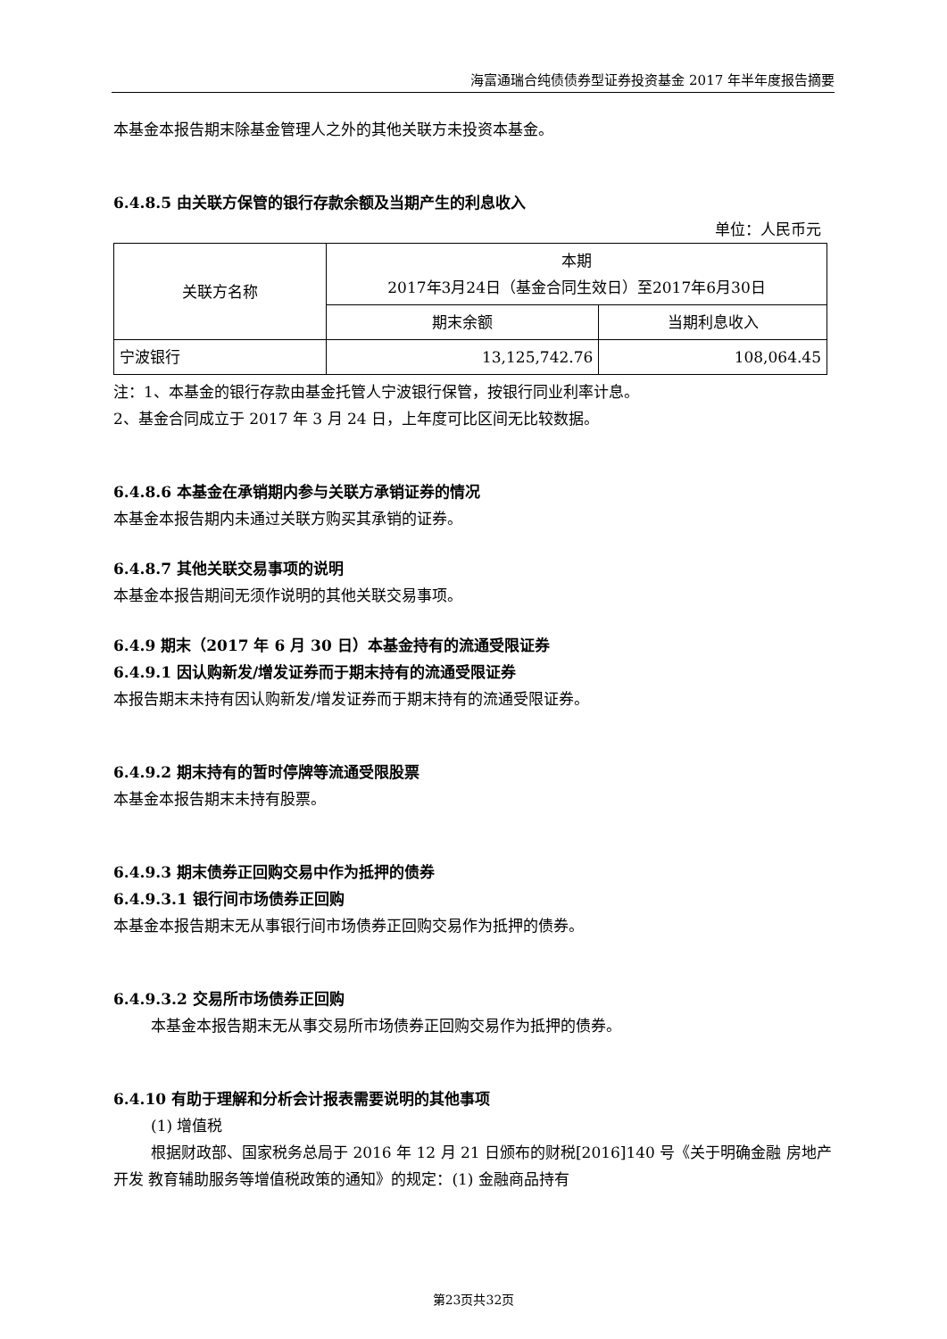海富通瑞合纯债债券型证券投资基金 2017 年半年度报告摘要
本基金本报告期末除基金管理人之外的其他关联方未投资本基金。
6.4.8.5 由关联方保管的银行存款余额及当期产生的利息收入
单位：人民币元
| 关联方名称 | 本期 2017年3月24日（基金合同生效日）至2017年6月30日 | |
| | 期末余额 | 当期利息收入 |
| 宁波银行 | 13,125,742.76 | 108,064.45 |
注：1、本基金的银行存款由基金托管人宁波银行保管，按银行同业利率计息。
2、基金合同成立于 2017 年 3 月 24 日，上年度可比区间无比较数据。
6.4.8.6 本基金在承销期内参与关联方承销证券的情况
本基金本报告期内未通过关联方购买其承销的证券。
6.4.8.7 其他关联交易事项的说明
本基金本报告期间无须作说明的其他关联交易事项。
6.4.9 期末（2017 年 6 月 30 日）本基金持有的流通受限证券
6.4.9.1 因认购新发/增发证券而于期末持有的流通受限证券
本报告期末未持有因认购新发/增发证券而于期末持有的流通受限证券。
6.4.9.2 期末持有的暂时停牌等流通受限股票
本基金本报告期末未持有股票。
6.4.9.3 期末债券正回购交易中作为抵押的债券
6.4.9.3.1 银行间市场债券正回购
本基金本报告期末无从事银行间市场债券正回购交易作为抵押的债券。
6.4.9.3.2 交易所市场债券正回购
本基金本报告期末无从事交易所市场债券正回购交易作为抵押的债券。
6.4.10 有助于理解和分析会计报表需要说明的其他事项
(1) 增值税
根据财政部、国家税务总局于 2016 年 12 月 21 日颁布的财税[2016]140 号《关于明确金融 房地产开发 教育辅助服务等增值税政策的通知》的规定：(1) 金融商品持有
第23页共32页